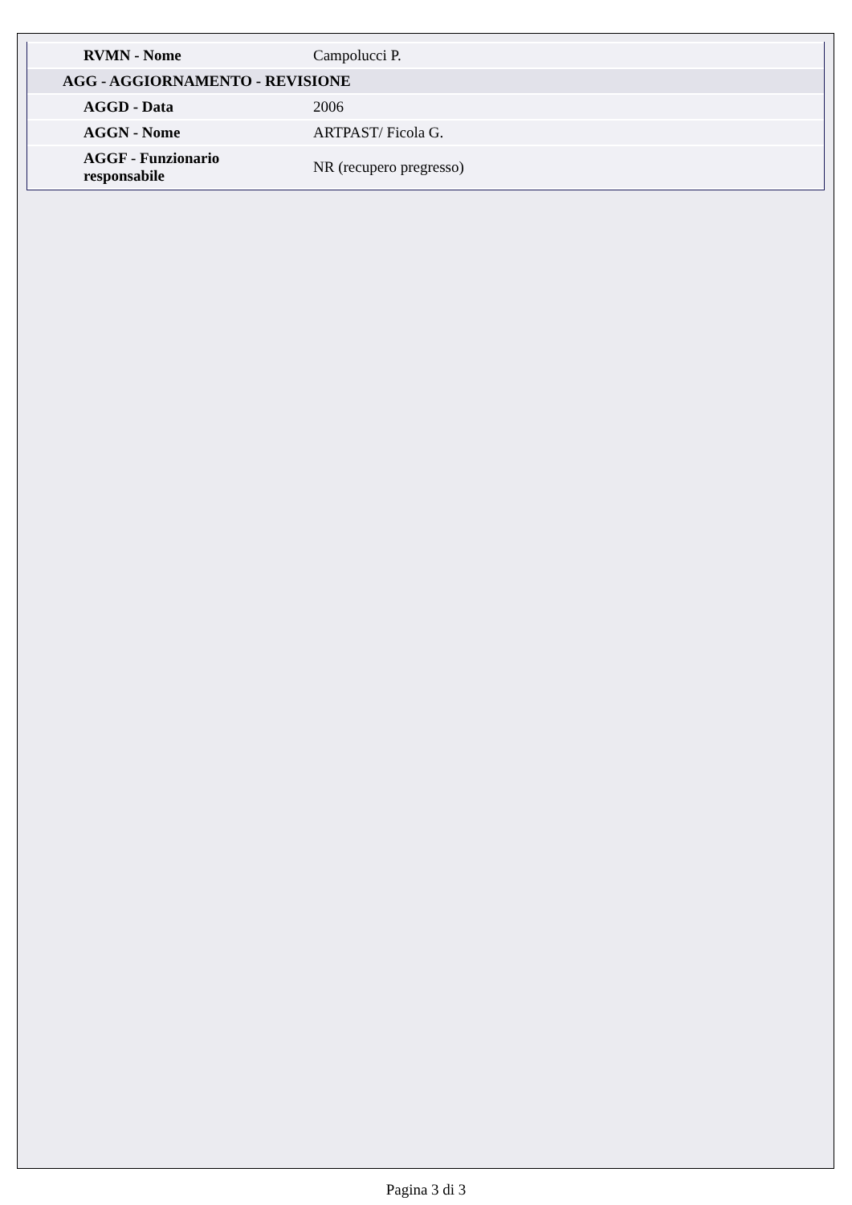| RVMN - Nome | Campolucci P. |
| AGG - AGGIORNAMENTO - REVISIONE | |
| AGGD - Data | 2006 |
| AGGN - Nome | ARTPAST/ Ficola G. |
| AGGF - Funzionario responsabile | NR (recupero pregresso) |
Pagina 3 di 3